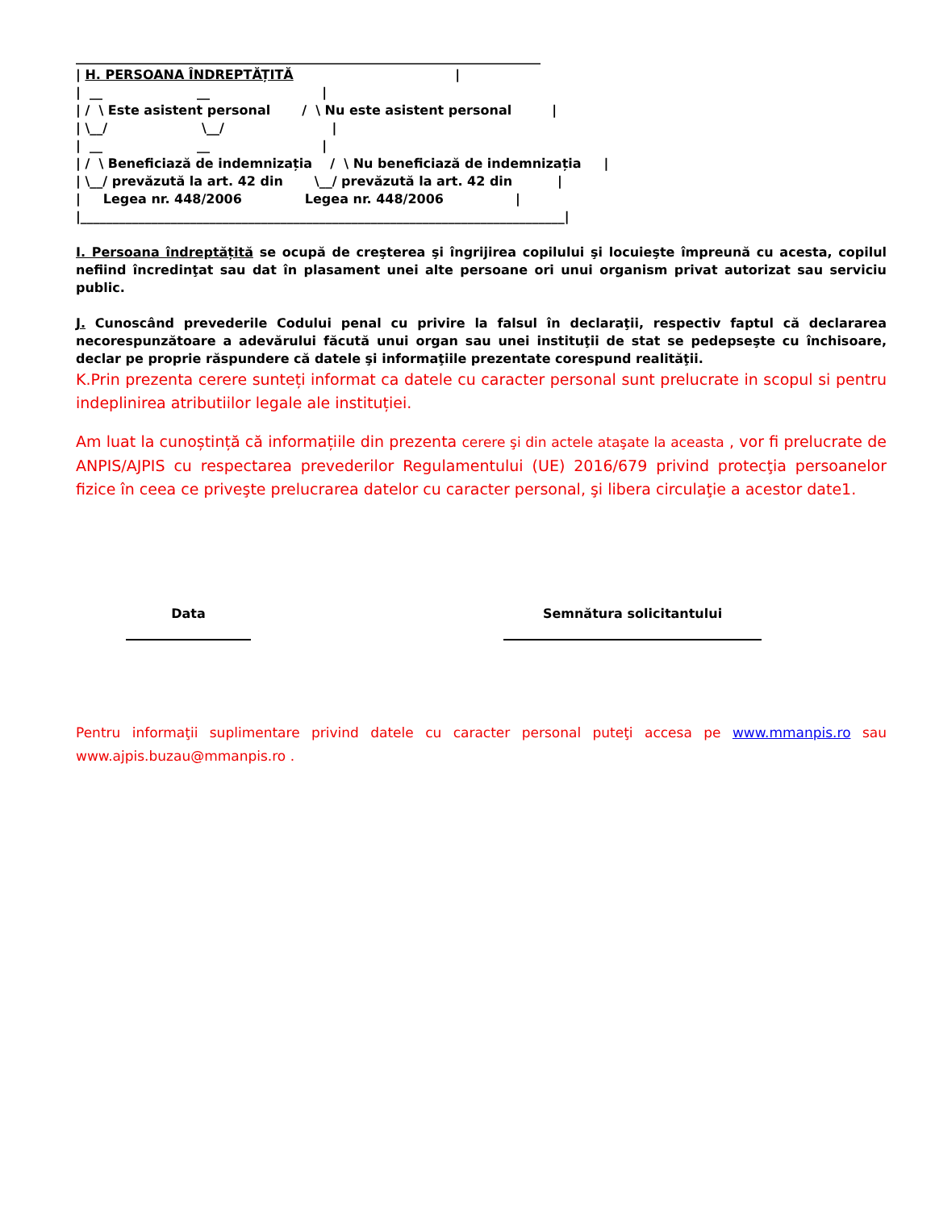________________________________________________________________________
| H. PERSOANA ÎNDREPTĂȚITĂ                                    |
|  __                     __                         |
| /  \ Este asistent personal       /  \ Nu este asistent personal         |
| \__/                     \__/                        |
|  __                     __                         |
| /  \ Beneficiază de indemnizația    /  \ Nu beneficiază de indemnizația     |
| \__/ prevăzută la art. 42 din       \__/ prevăzută la art. 42 din          |
|     Legea nr. 448/2006              Legea nr. 448/2006                |
|___________________________________________________________________________|
I. Persoana îndreptățită se ocupă de creşterea şi îngrijirea copilului şi locuieşte împreună cu acesta, copilul nefiind încredinţat sau dat în plasament unei alte persoane ori unui organism privat autorizat sau serviciu public.
J. Cunoscând prevederile Codului penal cu privire la falsul în declaraţii, respectiv faptul că declararea necorespunzătoare a adevărului făcută unui organ sau unei instituţii de stat se pedepseşte cu închisoare, declar pe propriе răspundere că datele şi informaţiile prezentate corespund realităţii.
K.Prin prezenta cerere sunteți informat ca datele cu caracter personal sunt prelucrate in scopul si pentru indeplinirea atributiilor legale ale instituției.
Am luat la cunoștință că informațiile din prezenta cerere şi din actele ataşate la aceasta , vor fi prelucrate de ANPIS/AJPIS cu respectarea prevederilor Regulamentului (UE) 2016/679 privind protecţia persoanelor fizice în ceea ce priveşte prelucrarea datelor cu caracter personal, şi libera circulaţie a acestor date1.
Data Semnătura solicitantului
Pentru informaţii suplimentare privind datele cu caracter personal puteţi accesa pe www.mmanpis.ro sau www.ajpis.buzau@mmanpis.ro .